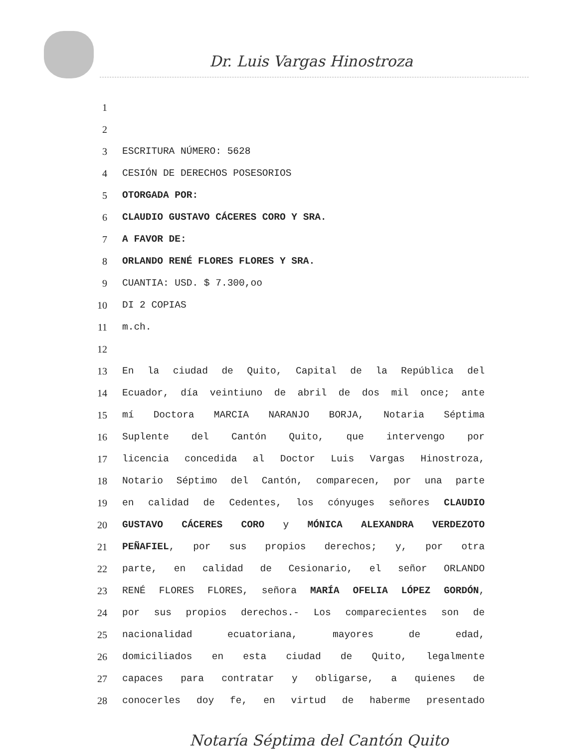Dr. Luis Vargas Hinostroza
1
2
3 ESCRITURA NÚMERO: 5628
4 CESIÓN DE DERECHOS POSESORIOS
5 OTORGADA POR:
6 CLAUDIO GUSTAVO CÁCERES CORO Y SRA.
7 A FAVOR DE:
8 ORLANDO RENÉ FLORES FLORES Y SRA.
9 CUANTIA: USD. $ 7.300,oo
10 DI 2 COPIAS
11 m.ch.
12
13 En la ciudad de Quito, Capital de la República del
14 Ecuador, día veintiuno de abril de dos mil once; ante
15 mí Doctora MARCIA NARANJO BORJA, Notaria Séptima
16 Suplente del Cantón Quito, que intervengo por
17 licencia concedida al Doctor Luis Vargas Hinostroza,
18 Notario Séptimo del Cantón, comparecen, por una parte
19 en calidad de Cedentes, los cónyuges señores CLAUDIO
20 GUSTAVO CÁCERES CORO y MÓNICA ALEXANDRA VERDEZOTO
21 PEÑAFIEL, por sus propios derechos; y, por otra
22 parte, en calidad de Cesionario, el señor ORLANDO
23 RENÉ FLORES FLORES, señora MARÍA OFELIA LÓPEZ GORDÓN,
24 por sus propios derechos.- Los comparecientes son de
25 nacionalidad ecuatoriana, mayores de edad,
26 domiciliados en esta ciudad de Quito, legalmente
27 capaces para contratar y obligarse, a quienes de
28 conocerles doy fe, en virtud de haberme presentado
Notaría Séptima del Cantón Quito